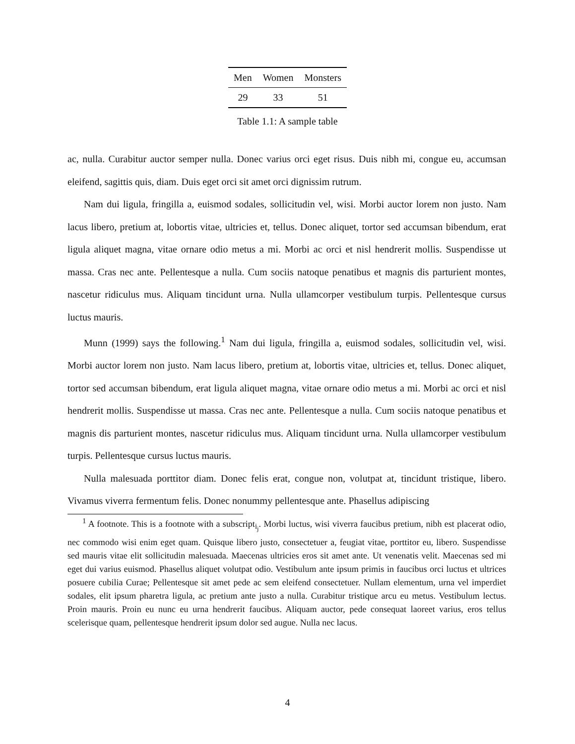| Men | Women | Monsters |
| --- | --- | --- |
| 29 | 33 | 51 |
Table 1.1: A sample table
ac, nulla. Curabitur auctor semper nulla. Donec varius orci eget risus. Duis nibh mi, congue eu, accumsan eleifend, sagittis quis, diam. Duis eget orci sit amet orci dignissim rutrum.
Nam dui ligula, fringilla a, euismod sodales, sollicitudin vel, wisi. Morbi auctor lorem non justo. Nam lacus libero, pretium at, lobortis vitae, ultricies et, tellus. Donec aliquet, tortor sed accumsan bibendum, erat ligula aliquet magna, vitae ornare odio metus a mi. Morbi ac orci et nisl hendrerit mollis. Suspendisse ut massa. Cras nec ante. Pellentesque a nulla. Cum sociis natoque penatibus et magnis dis parturient montes, nascetur ridiculus mus. Aliquam tincidunt urna. Nulla ullamcorper vestibulum turpis. Pellentesque cursus luctus mauris.
Munn (1999) says the following.<sup>1</sup> Nam dui ligula, fringilla a, euismod sodales, sollicitudin vel, wisi. Morbi auctor lorem non justo. Nam lacus libero, pretium at, lobortis vitae, ultricies et, tellus. Donec aliquet, tortor sed accumsan bibendum, erat ligula aliquet magna, vitae ornare odio metus a mi. Morbi ac orci et nisl hendrerit mollis. Suspendisse ut massa. Cras nec ante. Pellentesque a nulla. Cum sociis natoque penatibus et magnis dis parturient montes, nascetur ridiculus mus. Aliquam tincidunt urna. Nulla ullamcorper vestibulum turpis. Pellentesque cursus luctus mauris.
Nulla malesuada porttitor diam. Donec felis erat, congue non, volutpat at, tincidunt tristique, libero. Vivamus viverra fermentum felis. Donec nonummy pellentesque ante. Phasellus adipiscing
<sup>1</sup> A footnote. This is a footnote with a subscript<sub>i<sub>j</sub></sub>. Morbi luctus, wisi viverra faucibus pretium, nibh est placerat odio, nec commodo wisi enim eget quam. Quisque libero justo, consectetuer a, feugiat vitae, porttitor eu, libero. Suspendisse sed mauris vitae elit sollicitudin malesuada. Maecenas ultricies eros sit amet ante. Ut venenatis velit. Maecenas sed mi eget dui varius euismod. Phasellus aliquet volutpat odio. Vestibulum ante ipsum primis in faucibus orci luctus et ultrices posuere cubilia Curae; Pellentesque sit amet pede ac sem eleifend consectetuer. Nullam elementum, urna vel imperdiet sodales, elit ipsum pharetra ligula, ac pretium ante justo a nulla. Curabitur tristique arcu eu metus. Vestibulum lectus. Proin mauris. Proin eu nunc eu urna hendrerit faucibus. Aliquam auctor, pede consequat laoreet varius, eros tellus scelerisque quam, pellentesque hendrerit ipsum dolor sed augue. Nulla nec lacus.
4